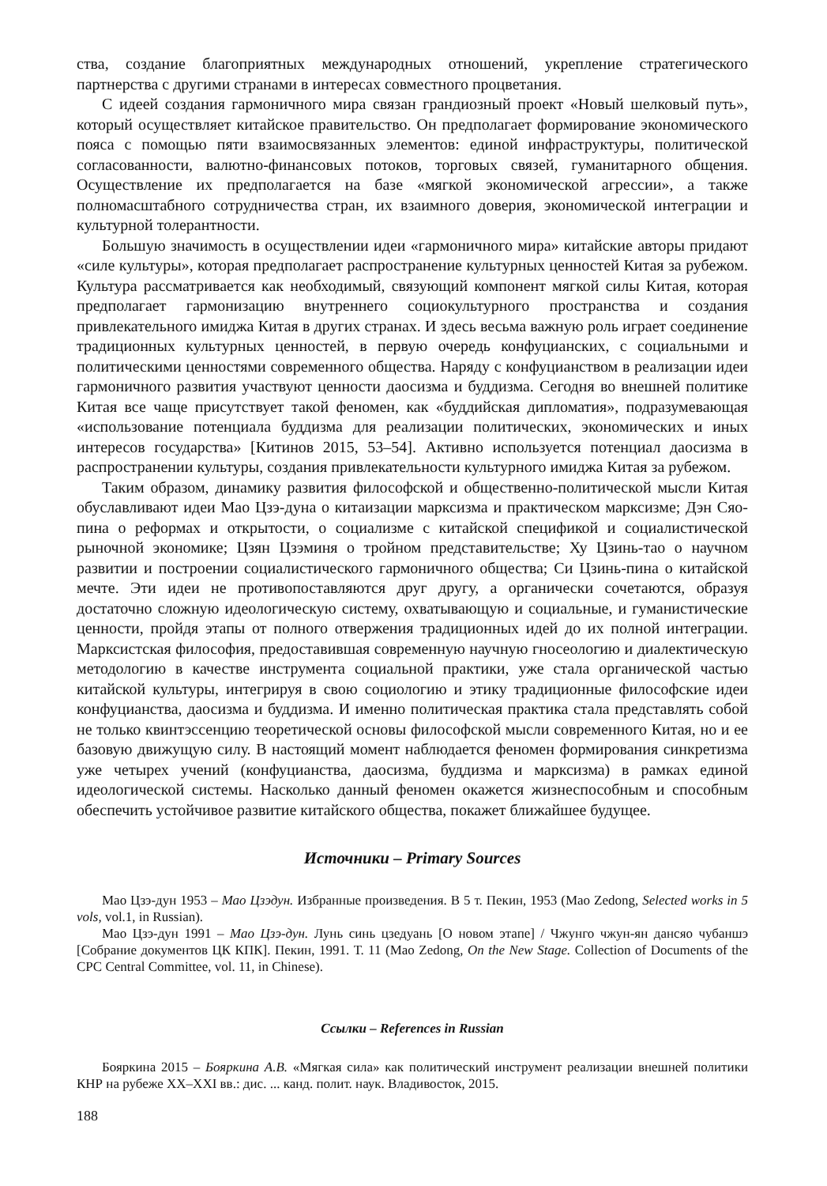ства, создание благоприятных международных отношений, укрепление стратегического партнерства с другими странами в интересах совместного процветания.
С идеей создания гармоничного мира связан грандиозный проект «Новый шелковый путь», который осуществляет китайское правительство. Он предполагает формирование экономического пояса с помощью пяти взаимосвязанных элементов: единой инфраструктуры, политической согласованности, валютно-финансовых потоков, торговых связей, гуманитарного общения. Осуществление их предполагается на базе «мягкой экономической агрессии», а также полномасштабного сотрудничества стран, их взаимного доверия, экономической интеграции и культурной толерантности.
Большую значимость в осуществлении идеи «гармоничного мира» китайские авторы придают «силе культуры», которая предполагает распространение культурных ценностей Китая за рубежом. Культура рассматривается как необходимый, связующий компонент мягкой силы Китая, которая предполагает гармонизацию внутреннего социокультурного пространства и создания привлекательного имиджа Китая в других странах. И здесь весьма важную роль играет соединение традиционных культурных ценностей, в первую очередь конфуцианских, с социальными и политическими ценностями современного общества. Наряду с конфуцианством в реализации идеи гармоничного развития участвуют ценности даосизма и буддизма. Сегодня во внешней политике Китая все чаще присутствует такой феномен, как «буддийская дипломатия», подразумевающая «использование потенциала буддизма для реализации политических, экономических и иных интересов государства» [Китинов 2015, 53–54]. Активно используется потенциал даосизма в распространении культуры, создания привлекательности культурного имиджа Китая за рубежом.
Таким образом, динамику развития философской и общественно-политической мысли Китая обуславливают идеи Мао Цзэ-дуна о китаизации марксизма и практическом марксизме; Дэн Сяо-пина о реформах и открытости, о социализме с китайской спецификой и социалистической рыночной экономике; Цзян Цзэминя о тройном представительстве; Ху Цзинь-тао о научном развитии и построении социалистического гармоничного общества; Си Цзинь-пина о китайской мечте. Эти идеи не противопоставляются друг другу, а органически сочетаются, образуя достаточно сложную идеологическую систему, охватывающую и социальные, и гуманистические ценности, пройдя этапы от полного отвержения традиционных идей до их полной интеграции. Марксистская философия, предоставившая современную научную гносеологию и диалектическую методологию в качестве инструмента социальной практики, уже стала органической частью китайской культуры, интегрируя в свою социологию и этику традиционные философские идеи конфуцианства, даосизма и буддизма. И именно политическая практика стала представлять собой не только квинтэссенцию теоретической основы философской мысли современного Китая, но и ее базовую движущую силу. В настоящий момент наблюдается феномен формирования синкретизма уже четырех учений (конфуцианства, даосизма, буддизма и марксизма) в рамках единой идеологической системы. Насколько данный феномен окажется жизнеспособным и способным обеспечить устойчивое развитие китайского общества, покажет ближайшее будущее.
Источники – Primary Sources
Мао Цзэ-дун 1953 – Мао Цзэдун. Избранные произведения. В 5 т. Пекин, 1953 (Mao Zedong, Selected works in 5 vols, vol.1, in Russian).
Мао Цзэ-дун 1991 – Мао Цзэ-дун. Лунь синь цзедуань [О новом этапе] / Чжунго чжун-ян дансяо чубаншэ [Собрание документов ЦК КПК]. Пекин, 1991. Т. 11 (Mao Zedong, On the New Stage. Collection of Documents of the CPC Central Committee, vol. 11, in Chinese).
Ссылки – References in Russian
Бояркина 2015 – Бояркина А.В. «Мягкая сила» как политический инструмент реализации внешней политики КНР на рубеже XX–XXI вв.: дис. ... канд. полит. наук. Владивосток, 2015.
188